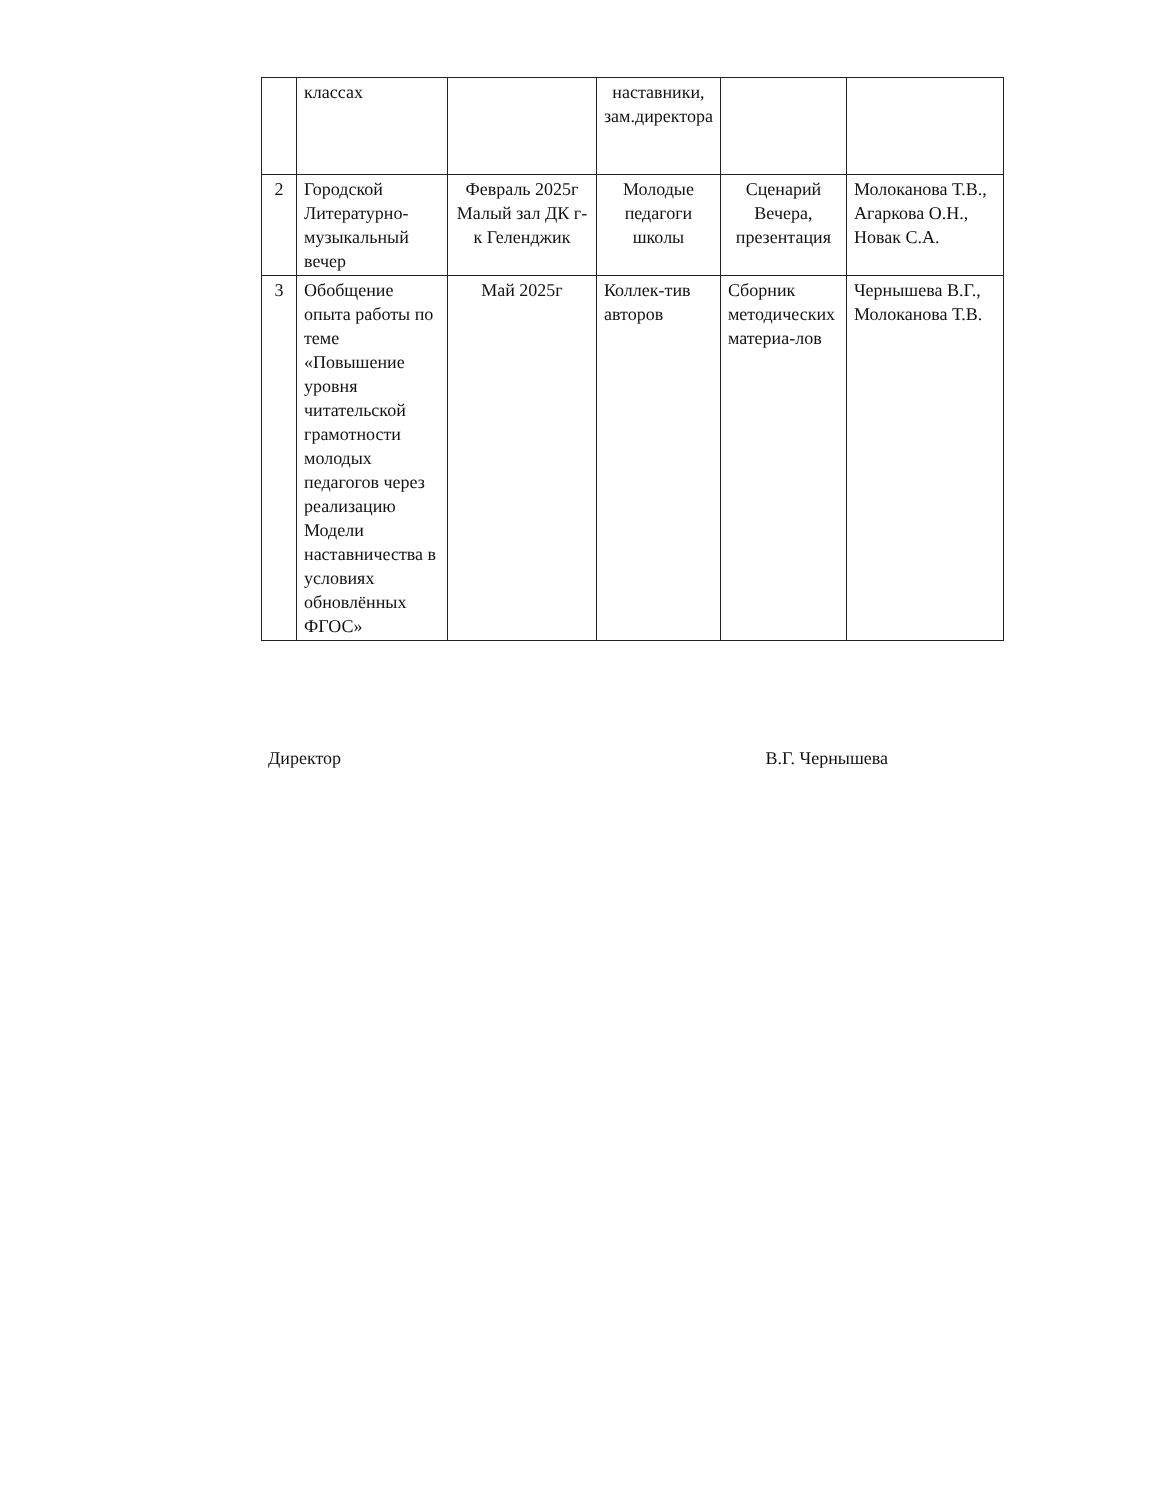| | классах | | наставники, зам.директора | | |
| 2 | Городской Литературно-музыкальный вечер | Февраль 2025г Малый зал ДК г-к Геленджик | Молодые педагоги школы | Сценарий Вечера, презентация | Молоканова Т.В., Агаркова О.Н., Новак С.А. |
| 3 | Обобщение опыта работы по теме «Повышение уровня читательской грамотности молодых педагогов через реализацию Модели наставничества в условиях обновлённых ФГОС» | Май 2025г | Коллек-тив авторов | Сборник методических материа-лов | Чернышева В.Г., Молоканова Т.В. |
Директор В.Г. Чернышева